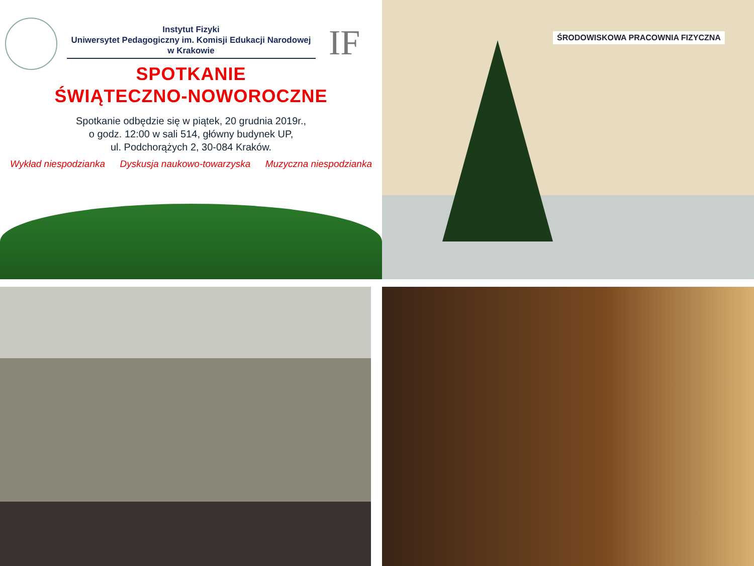IF
Instytut Fizyki
Uniwersytet Pedagogiczny im. Komisji Edukacji Narodowej
w Krakowie
SPOTKANIE
ŚWIĄTECZNO-NOWOROCZNE
Spotkanie odbędzie się w piątek, 20 grudnia 2019r.,
o godz. 12:00 w sali 514, główny budynek UP,
ul. Podchorążych 2, 30-084 Kraków.
Wykład niespodzianka Dyskusja naukowo-towarzyska Muzyczna niespodzianka
ŚRODOWISKOWA PRACOWNIA FIZYCZNA